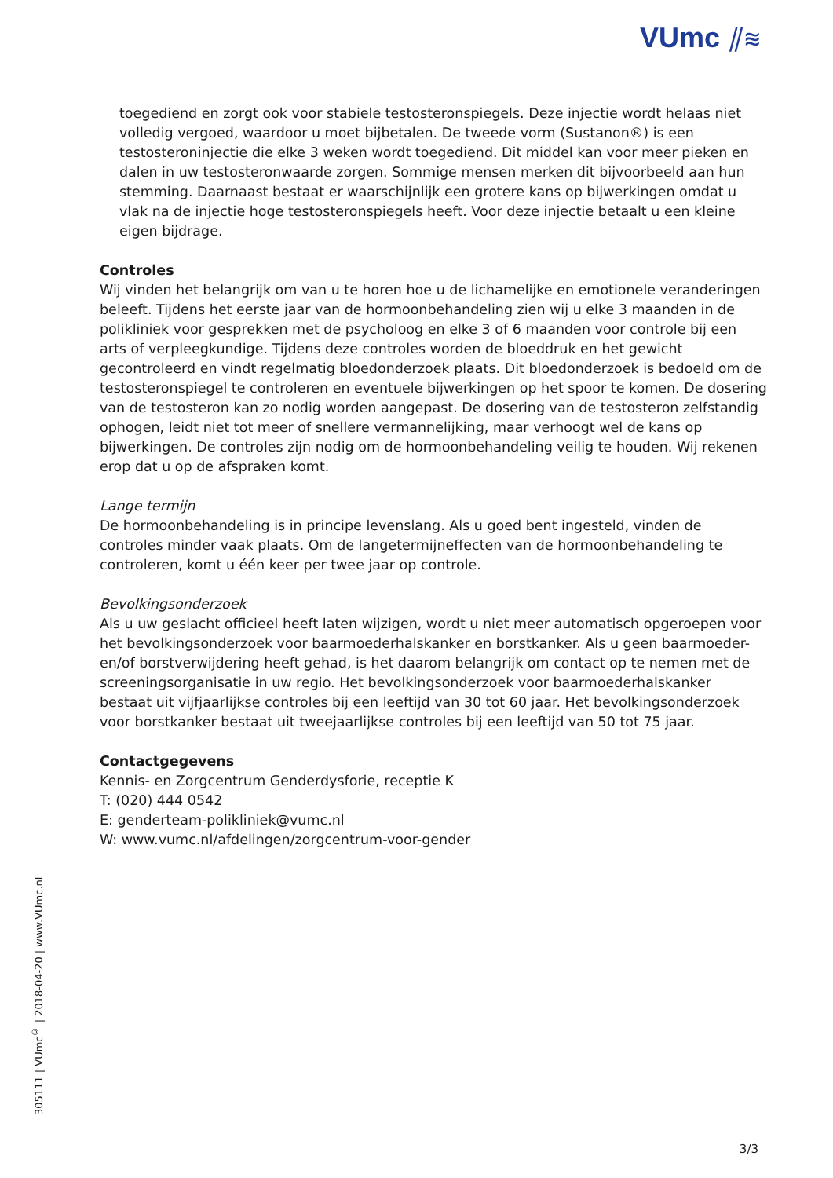VUmc ⫽≋
toegediend en zorgt ook voor stabiele testosteronspiegels. Deze injectie wordt helaas niet volledig vergoed, waardoor u moet bijbetalen. De tweede vorm (Sustanon®) is een testosteroninjectie die elke 3 weken wordt toegediend. Dit middel kan voor meer pieken en dalen in uw testosteronwaarde zorgen. Sommige mensen merken dit bijvoorbeeld aan hun stemming. Daarnaast bestaat er waarschijnlijk een grotere kans op bijwerkingen omdat u vlak na de injectie hoge testosteronspiegels heeft. Voor deze injectie betaalt u een kleine eigen bijdrage.
Controles
Wij vinden het belangrijk om van u te horen hoe u de lichamelijke en emotionele veranderingen beleeft. Tijdens het eerste jaar van de hormoonbehandeling zien wij u elke 3 maanden in de polikliniek voor gesprekken met de psycholoog en elke 3 of 6 maanden voor controle bij een arts of verpleegkundige. Tijdens deze controles worden de bloeddruk en het gewicht gecontroleerd en vindt regelmatig bloedonderzoek plaats. Dit bloedonderzoek is bedoeld om de testosteronspiegel te controleren en eventuele bijwerkingen op het spoor te komen. De dosering van de testosteron kan zo nodig worden aangepast. De dosering van de testosteron zelfstandig ophogen, leidt niet tot meer of snellere vermannelijking, maar verhoogt wel de kans op bijwerkingen. De controles zijn nodig om de hormoonbehandeling veilig te houden. Wij rekenen erop dat u op de afspraken komt.
Lange termijn
De hormoonbehandeling is in principe levenslang. Als u goed bent ingesteld, vinden de controles minder vaak plaats. Om de langetermijneffecten van de hormoonbehandeling te controleren, komt u één keer per twee jaar op controle.
Bevolkingsonderzoek
Als u uw geslacht officieel heeft laten wijzigen, wordt u niet meer automatisch opgeroepen voor het bevolkingsonderzoek voor baarmoederhalskanker en borstkanker. Als u geen baarmoeder- en/of borstverwijdering heeft gehad, is het daarom belangrijk om contact op te nemen met de screeningsorganisatie in uw regio. Het bevolkingsonderzoek voor baarmoederhalskanker bestaat uit vijfjaarlijkse controles bij een leeftijd van 30 tot 60 jaar. Het bevolkingsonderzoek voor borstkanker bestaat uit tweejaarlijkse controles bij een leeftijd van 50 tot 75 jaar.
Contactgegevens
Kennis- en Zorgcentrum Genderdysforie, receptie K
T: (020) 444 0542
E: genderteam-polikliniek@vumc.nl
W: www.vumc.nl/afdelingen/zorgcentrum-voor-gender
305111 | VUmc<sup>©</sup> | 2018-04-20 | www.VUmc.nl
3/3